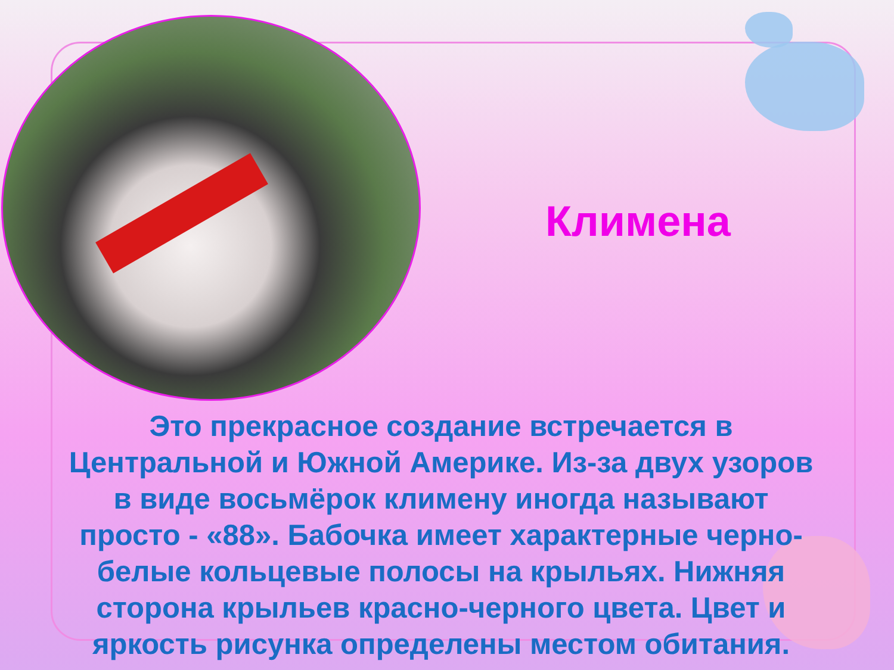Климена
Это прекрасное создание встречается в
Центральной и Южной Америке. Из-за двух узоров
в виде восьмёрок климену иногда называют
просто - «88». Бабочка имеет характерные черно-
белые кольцевые полосы на крыльях. Нижняя
сторона крыльев красно-черного цвета. Цвет и
яркость рисунка определены местом обитания.